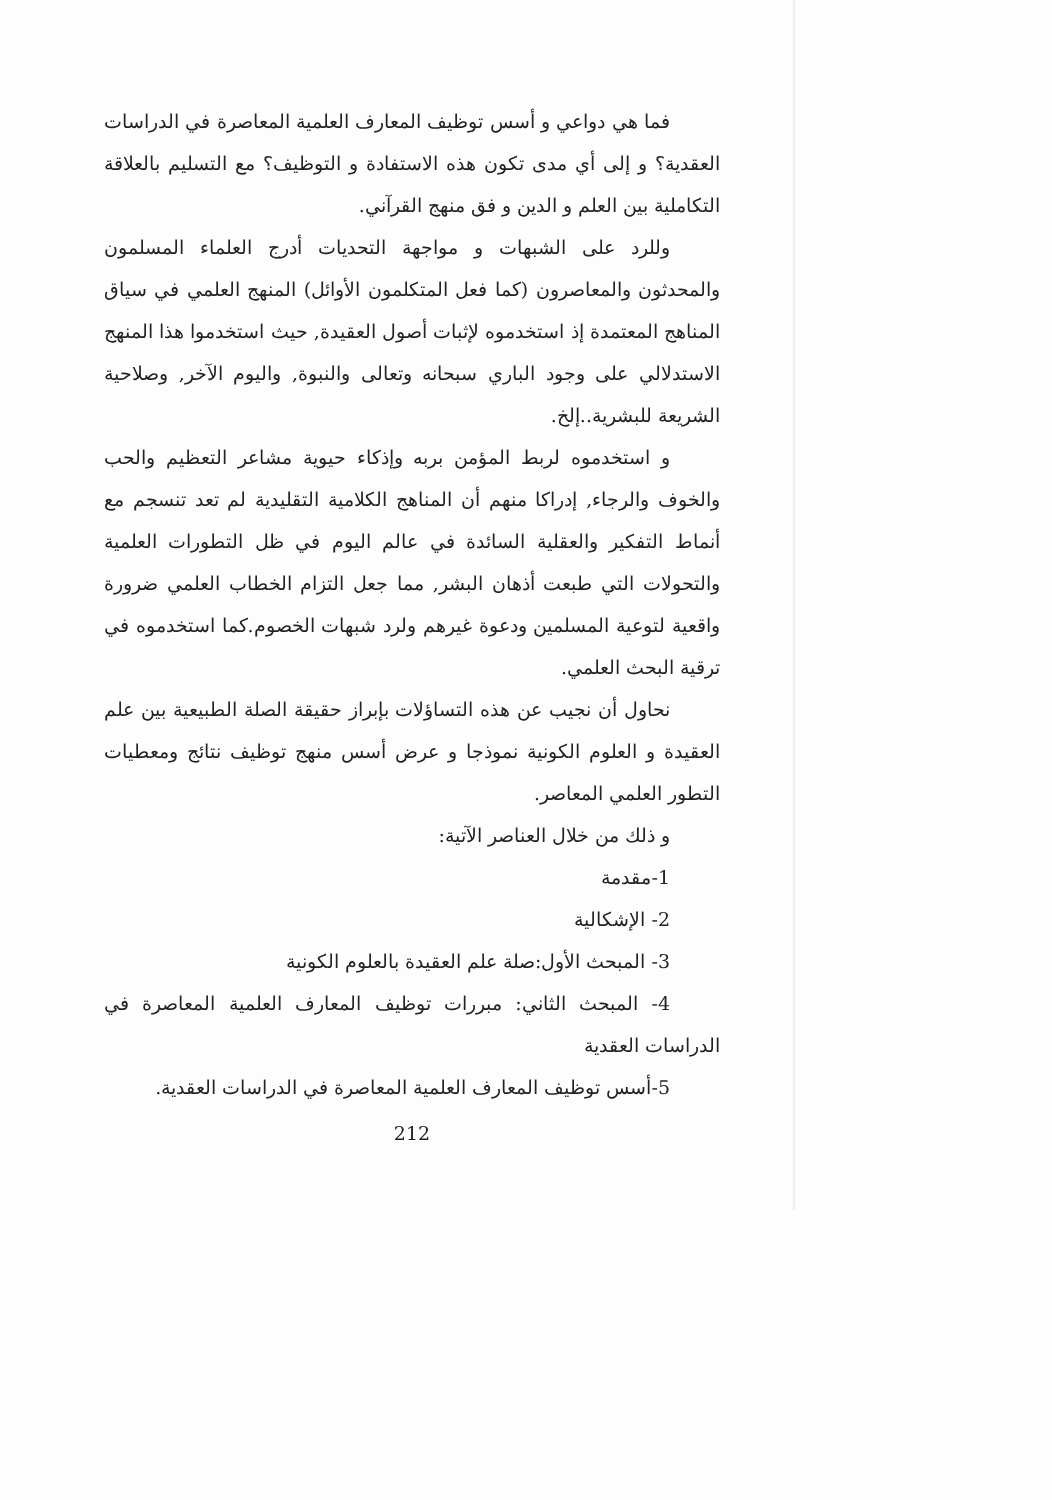فما هي دواعي و أسس توظيف المعارف العلمية المعاصرة في الدراسات العقدية؟ و إلى أي مدى تكون هذه الاستفادة و التوظيف؟ مع التسليم بالعلاقة التكاملية بين العلم و الدين و فق منهج القرآني.
وللرد على الشبهات و مواجهة التحديات أدرج العلماء المسلمون والمحدثون والمعاصرون (كما فعل المتكلمون الأوائل) المنهج العلمي في سياق المناهج المعتمدة إذ استخدموه لإثبات أصول العقيدة, حيث استخدموا هذا المنهج الاستدلالي على وجود الباري سبحانه وتعالى والنبوة, واليوم الآخر, وصلاحية الشريعة للبشرية..إلخ.
و استخدموه لربط المؤمن بربه وإذكاء حيوية مشاعر التعظيم والحب والخوف والرجاء, إدراكا منهم أن المناهج الكلامية التقليدية لم تعد تنسجم مع أنماط التفكير والعقلية السائدة في عالم اليوم في ظل التطورات العلمية والتحولات التي طبعت أذهان البشر, مما جعل التزام الخطاب العلمي ضرورة واقعية لتوعية المسلمين ودعوة غيرهم ولرد شبهات الخصوم.كما استخدموه في ترقية البحث العلمي.
نحاول أن نجيب عن هذه التساؤلات بإبراز حقيقة الصلة الطبيعية بين علم العقيدة و العلوم الكونية نموذجا و عرض أسس منهج توظيف نتائج ومعطيات التطور العلمي المعاصر.
و ذلك من خلال العناصر الآتية:
1-مقدمة
2- الإشكالية
3- المبحث الأول:صلة علم العقيدة بالعلوم الكونية
4- المبحث الثاني: مبررات توظيف المعارف العلمية المعاصرة في الدراسات العقدية
5-أسس توظيف المعارف العلمية المعاصرة في الدراسات العقدية.
212